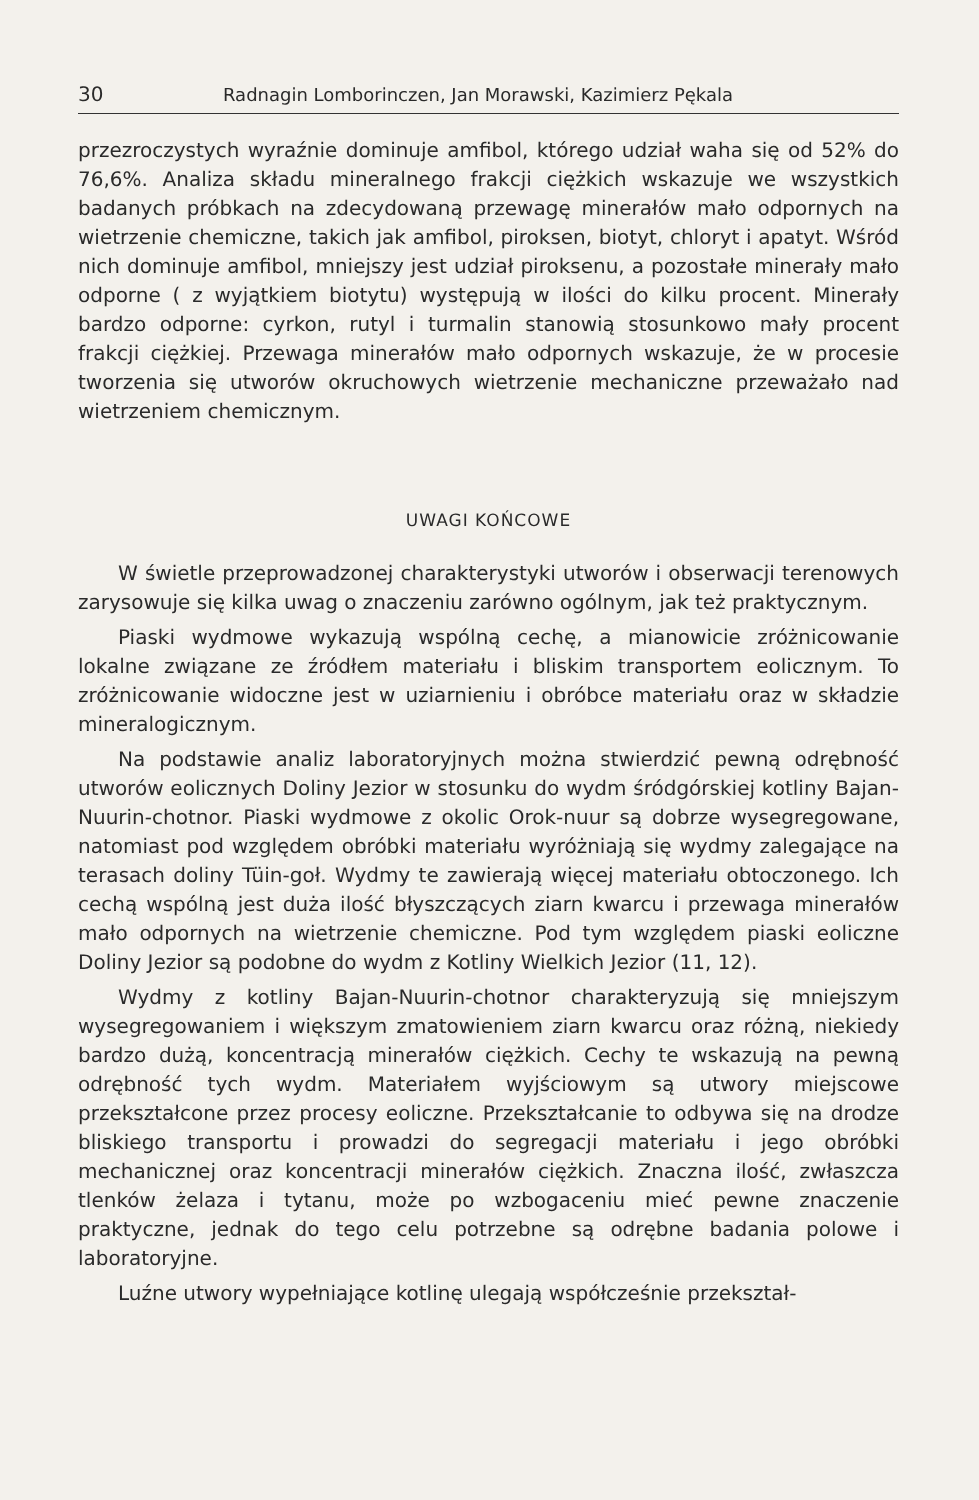30 Radnagin Lomborinczen, Jan Morawski, Kazimierz Pękala
przezroczystych wyraźnie dominuje amfibol, którego udział waha się od 52% do 76,6%. Analiza składu mineralnego frakcji ciężkich wskazuje we wszystkich badanych próbkach na zdecydowaną przewagę minerałów mało odpornych na wietrzenie chemiczne, takich jak amfibol, piroksen, biotyt, chloryt i apatyt. Wśród nich dominuje amfibol, mniejszy jest udział piroksenu, a pozostałe minerały mało odporne ( z wyjątkiem biotytu) występują w ilości do kilku procent. Minerały bardzo odporne: cyrkon, rutyl i turmalin stanowią stosunkowo mały procent frakcji ciężkiej. Przewaga minerałów mało odpornych wskazuje, że w procesie tworzenia się utworów okruchowych wietrzenie mechaniczne przeważało nad wietrzeniem chemicznym.
UWAGI KOŃCOWE
W świetle przeprowadzonej charakterystyki utworów i obserwacji terenowych zarysowuje się kilka uwag o znaczeniu zarówno ogólnym, jak też praktycznym.
Piaski wydmowe wykazują wspólną cechę, a mianowicie zróżnicowanie lokalne związane ze źródłem materiału i bliskim transportem eolicznym. To zróżnicowanie widoczne jest w uziarnieniu i obróbce materiału oraz w składzie mineralogicznym.
Na podstawie analiz laboratoryjnych można stwierdzić pewną odrębność utworów eolicznych Doliny Jezior w stosunku do wydm śródgórskiej kotliny Bajan-Nuurin-chotnor. Piaski wydmowe z okolic Orok-nuur są dobrze wysegregowane, natomiast pod względem obróbki materiału wyróżniają się wydmy zalegające na terasach doliny Tüin-goł. Wydmy te zawierają więcej materiału obtoczonego. Ich cechą wspólną jest duża ilość błyszczących ziarn kwarcu i przewaga minerałów mało odpornych na wietrzenie chemiczne. Pod tym względem piaski eoliczne Doliny Jezior są podobne do wydm z Kotliny Wielkich Jezior (11, 12).
Wydmy z kotliny Bajan-Nuurin-chotnor charakteryzują się mniejszym wysegregowaniem i większym zmatowieniem ziarn kwarcu oraz różną, niekiedy bardzo dużą, koncentracją minerałów ciężkich. Cechy te wskazują na pewną odrębność tych wydm. Materiałem wyjściowym są utwory miejscowe przekształcone przez procesy eoliczne. Przekształcanie to odbywa się na drodze bliskiego transportu i prowadzi do segregacji materiału i jego obróbki mechanicznej oraz koncentracji minerałów ciężkich. Znaczna ilość, zwłaszcza tlenków żelaza i tytanu, może po wzbogaceniu mieć pewne znaczenie praktyczne, jednak do tego celu potrzebne są odrębne badania polowe i laboratoryjne.
Luźne utwory wypełniające kotlinę ulegają współcześnie przekształ-